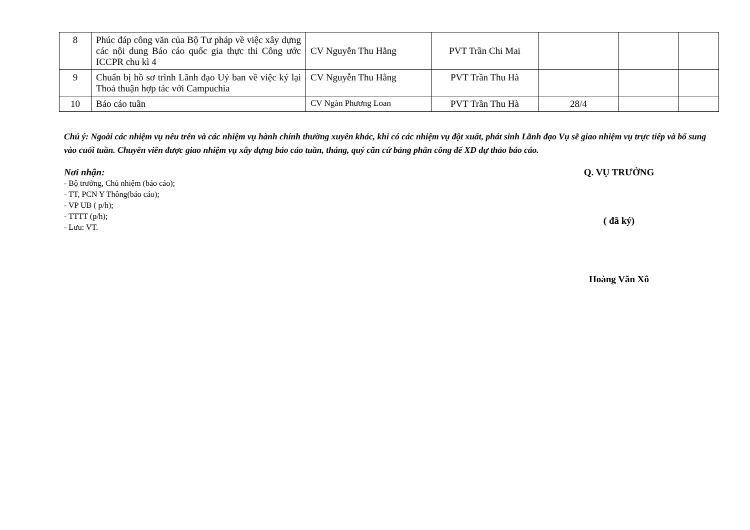| 8 | Phúc đáp công văn của Bộ Tư pháp về việc xây dựng các nội dung Báo cáo quốc gia thực thi Công ước ICCPR chu kì 4 | CV Nguyễn Thu Hằng | PVT Trần Chi Mai | | | |
| 9 | Chuẩn bị hồ sơ trình Lãnh đạo Uỷ ban về việc ký lại Thoả thuận hợp tác với Campuchia | CV Nguyễn Thu Hằng | PVT Trần Thu Hà | | | |
| 10 | Báo cáo tuần | CV Ngàn Phương Loan | PVT Trần Thu Hà | 28/4 | | |
Chú ý: Ngoài các nhiệm vụ nêu trên và các nhiệm vụ hành chính thường xuyên khác, khi có các nhiệm vụ đột xuất, phát sinh Lãnh đạo Vụ sẽ giao nhiệm vụ trực tiếp và bổ sung vào cuối tuần. Chuyên viên được giao nhiệm vụ xây dựng báo cáo tuần, tháng, quý căn cứ bảng phân công để XD dự thảo báo cáo.
Nơi nhận:
- Bộ trưởng, Chủ nhiệm (báo cáo);
- TT, PCN Y Thông(báo cáo);
- VP UB ( p/h);
- TTTT (p/h);
- Lưu: VT.
Q. VỤ TRƯỞNG
( đã ký)
Hoàng Văn Xô